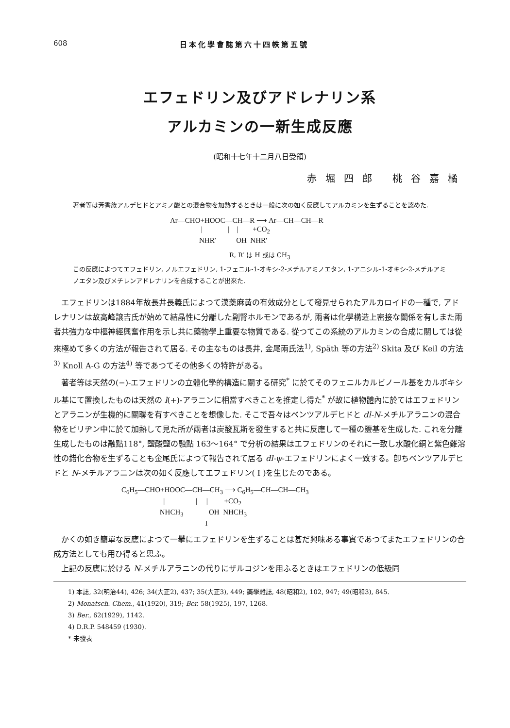608 日本化學會誌第六十四帙第五號
エフェドリン及びアドレナリン系
アルカミンの一新生成反應
(昭和十七年十二月八日受領)
赤堀四郎 桃谷嘉橘
著者等は芳香族アルデヒドとアミノ酸との混合物を加熱するときは一般に次の如く反應してアルカミンを生ずることを認めた.
Ar—CHO+HOOC—CH—R ⟶ Ar—CH—CH—R | | | +CO<sub>2</sub> NHR′ OH NHR′
R, R′ は H 或は CH<sub>3</sub>
この反應によつてエフェドリン, ノルエフェドリン, 1-フェニル-1-オキシ-2-メチルアミノエタン, 1-アニシル-1-オキシ-2-メチルアミノエタン及びメチレンアドレナリンを合成することが出來た.
エフェドリンは1884年故長井長義氏によつて漢藥麻黄の有效成分として發見せられたアルカロイドの一種で, アドレナリンは故高峰譲吉氏が始めて結晶性に分離した副腎ホルモンであるが, 兩者は化學構造上密接な關係を有しまた兩者共強力な中樞神經興奮作用を示し共に藥物學上重要な物質である. 從つてこの系統のアルカミンの合成に關しては從來極めて多くの方法が報告されて居る. その主なものは長井, 金尾兩氏法<sup>1)</sup>, Späth 等の方法<sup>2)</sup> Skita 及び Keil の方法<sup>3)</sup> Knoll A-G の方法<sup>4)</sup> 等であつてその他多くの特許がある。
著者等は天然の(−)-エフェドリンの立體化學的構造に關する研究<sup>*</sup> に於てそのフェニルカルビノール基をカルボキシル基にて置換したものは天然の l(+)-アラニンに相當すべきことを推定し得た<sup>*</sup> が故に植物體內に於てはエフェドリンとアラニンが生機的に關聯を有すべきことを想像した. そこで吾々はベンツアルデヒドと dl-N-メチルアラニンの混合物をピリヂン中に於て加熱して見た所が兩者は炭酸瓦斯を發生すると共に反應して一種の鹽基を生成した. これを分離生成したものは融點118°, 鹽酸鹽の融點 163〜164° で分析の結果はエフェドリンのそれに一致し水酸化銅と紫色難溶性の錯化合物を生ずることも金尾氏によつて報告されて居る dl-ψ-エフェドリンによく一致する。卽ちベンツアルデヒドと N-メチルアラニンは次の如く反應してエフェドリン( I )を生じたのである。
C<sub>6</sub>H<sub>5</sub>—CHO+HOOC—CH—CH<sub>3</sub> ⟶ C<sub>6</sub>H<sub>5</sub>—CH—CH—CH<sub>3</sub> | | | +CO<sub>2</sub> NHCH<sub>3</sub> OH NHCH<sub>3</sub> I
かくの如き簡單な反應によつて一擧にエフェドリンを生ずることは甚だ興味ある事實であつてまたエフェドリンの合成方法としても用ひ得ると思ふ。
上記の反應に於ける N-メチルアラニンの代りにザルコジンを用ふるときはエフェドリンの低級同
1) 本誌, 32(明治44), 426; 34(大正2), 437; 35(大正3), 449; 藥學雜誌, 48(昭和2), 102, 947; 49(昭和3), 845.
2) Monatsch. Chem., 41(1920), 319; Ber. 58(1925), 197, 1268.
3) Ber., 62(1929), 1142.
4) D.R.P. 548459 (1930).
* 未發表